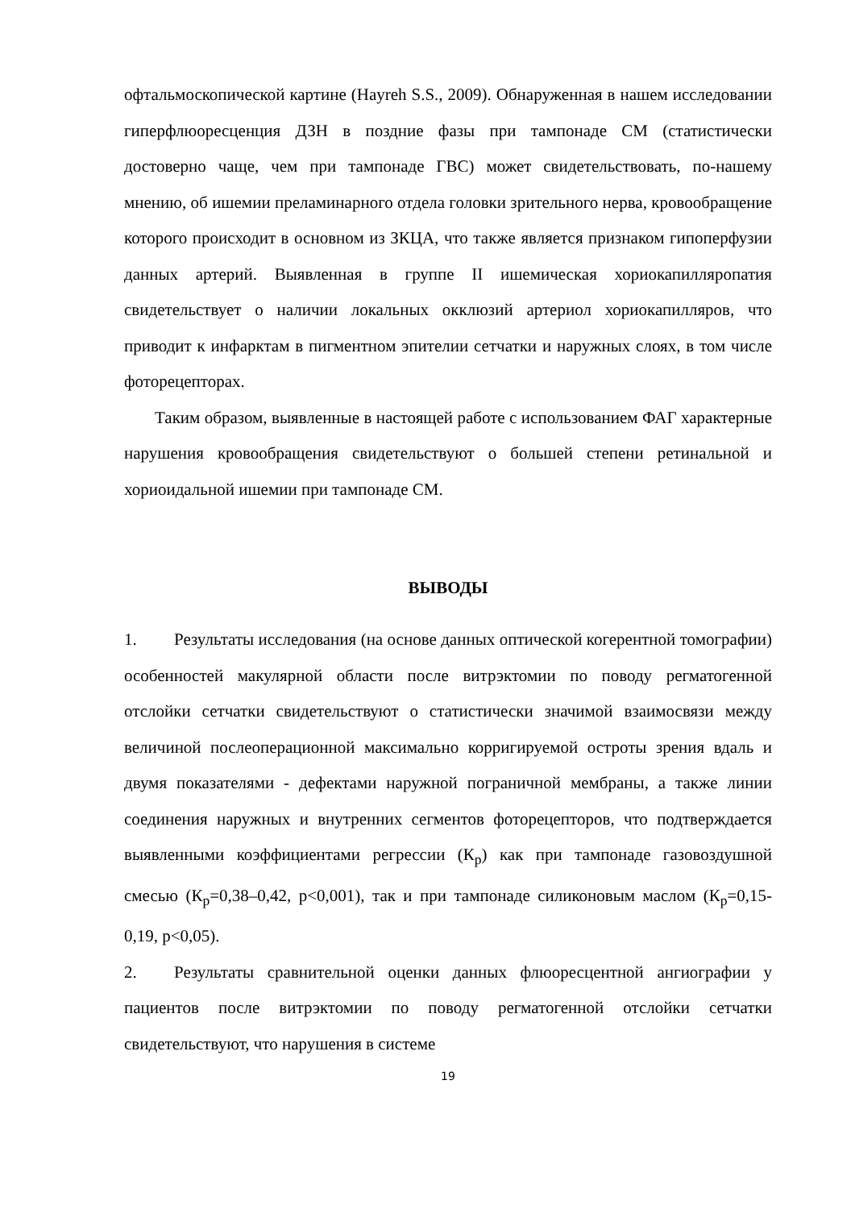офтальмоскопической картине (Hayreh S.S., 2009). Обнаруженная в нашем исследовании гиперфлюоресценция ДЗН в поздние фазы при тампонаде СМ (статистически достоверно чаще, чем при тампонаде ГВС) может свидетельствовать, по-нашему мнению, об ишемии преламинарного отдела головки зрительного нерва, кровообращение которого происходит в основном из ЗКЦА, что также является признаком гипоперфузии данных артерий. Выявленная в группе II ишемическая хориокапилляропатия свидетельствует о наличии локальных окклюзий артериол хориокапилляров, что приводит к инфарктам в пигментном эпителии сетчатки и наружных слоях, в том числе фоторецепторах.
Таким образом, выявленные в настоящей работе с использованием ФАГ характерные нарушения кровообращения свидетельствуют о большей степени ретинальной и хориоидальной ишемии при тампонаде СМ.
ВЫВОДЫ
1. Результаты исследования (на основе данных оптической когерентной томографии) особенностей макулярной области после витрэктомии по поводу регматогенной отслойки сетчатки свидетельствуют о статистически значимой взаимосвязи между величиной послеоперационной максимально корригируемой остроты зрения вдаль и двумя показателями - дефектами наружной пограничной мембраны, а также линии соединения наружных и внутренних сегментов фоторецепторов, что подтверждается выявленными коэффициентами регрессии (К<sub>р</sub>) как при тампонаде газовоздушной смесью (К<sub>р</sub>=0,38–0,42, p<0,001), так и при тампонаде силиконовым маслом (К<sub>р</sub>=0,15-0,19, p<0,05).
2. Результаты сравнительной оценки данных флюоресцентной ангиографии у пациентов после витрэктомии по поводу регматогенной отслойки сетчатки свидетельствуют, что нарушения в системе
19